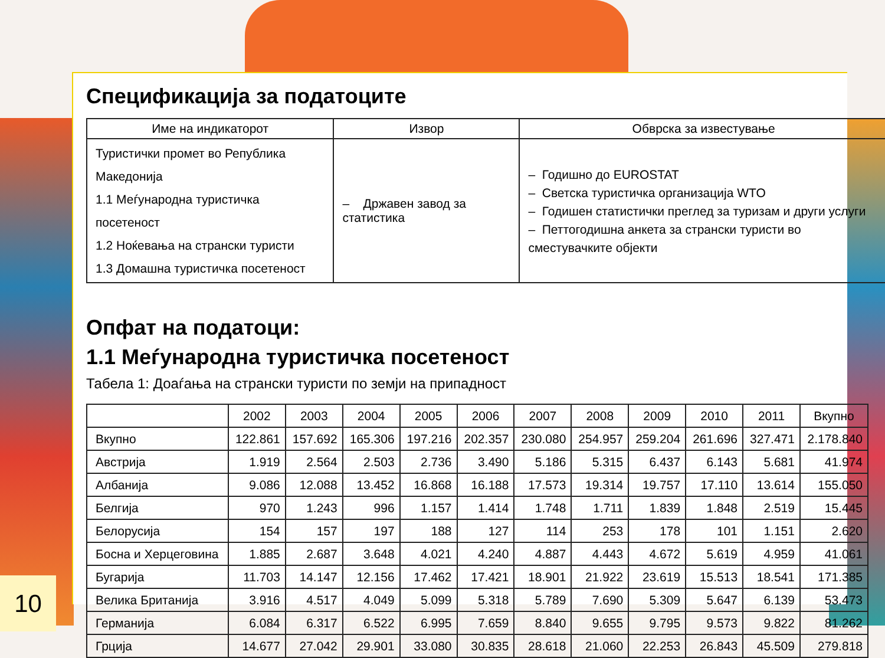Спецификација за податоците
| Име на индикаторот | Извор | Обврска за известување |
| --- | --- | --- |
| Туристички промет во Република Македонија 1.1 Меѓународна туристичка посетеност 1.2 Ноќевања на странски туристи 1.3 Домашна туристичка посетеност | – Државен завод за статистика | – Годишно до EUROSTAT – Светска туристичка организација WTO – Годишен статистички преглед за туризам и други услуги – Петтогодишна анкета за странски туристи во сместувачките објекти |
Опфат на податоци:
1.1 Меѓународна туристичка посетеност
Табела 1: Доаѓања на странски туристи по земји на припадност
| | 2002 | 2003 | 2004 | 2005 | 2006 | 2007 | 2008 | 2009 | 2010 | 2011 | Вкупно |
| --- | --- | --- | --- | --- | --- | --- | --- | --- | --- | --- | --- |
| Вкупно | 122.861 | 157.692 | 165.306 | 197.216 | 202.357 | 230.080 | 254.957 | 259.204 | 261.696 | 327.471 | 2.178.840 |
| Австрија | 1.919 | 2.564 | 2.503 | 2.736 | 3.490 | 5.186 | 5.315 | 6.437 | 6.143 | 5.681 | 41.974 |
| Албанија | 9.086 | 12.088 | 13.452 | 16.868 | 16.188 | 17.573 | 19.314 | 19.757 | 17.110 | 13.614 | 155.050 |
| Белгија | 970 | 1.243 | 996 | 1.157 | 1.414 | 1.748 | 1.711 | 1.839 | 1.848 | 2.519 | 15.445 |
| Белорусија | 154 | 157 | 197 | 188 | 127 | 114 | 253 | 178 | 101 | 1.151 | 2.620 |
| Босна и Херцеговина | 1.885 | 2.687 | 3.648 | 4.021 | 4.240 | 4.887 | 4.443 | 4.672 | 5.619 | 4.959 | 41.061 |
| Бугарија | 11.703 | 14.147 | 12.156 | 17.462 | 17.421 | 18.901 | 21.922 | 23.619 | 15.513 | 18.541 | 171.385 |
| Велика Британија | 3.916 | 4.517 | 4.049 | 5.099 | 5.318 | 5.789 | 7.690 | 5.309 | 5.647 | 6.139 | 53.473 |
| Германија | 6.084 | 6.317 | 6.522 | 6.995 | 7.659 | 8.840 | 9.655 | 9.795 | 9.573 | 9.822 | 81.262 |
| Грција | 14.677 | 27.042 | 29.901 | 33.080 | 30.835 | 28.618 | 21.060 | 22.253 | 26.843 | 45.509 | 279.818 |
10